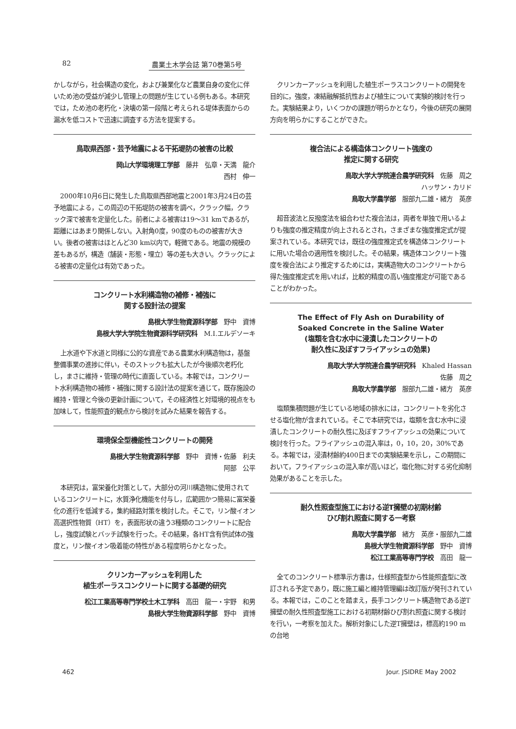82 農業土木学会誌 第70巻第5号
かしながら，社会構造の変化，および兼業化など農業自身の変化に伴いため池の受益が減少し管理上の問題が生じている例もある。本研究では，ため池の老朽化・決壊の第一段階と考えられる堤体表面からの漏水を低コストで迅速に調査する方法を提案する。
鳥取県西部・芸予地震による干拓堤防の被害の比較
岡山大学環境理工学部　藤井　弘章・天満　龍介
西村　伸一
2000年10月6日に発生した鳥取県西部地震と2001年3月24日の芸予地震による，この周辺の干拓堤防の被害を調べ，クラック幅，クラック深で被害を定量化した。前者による被害は19～31 kmであるが，距離にはあまり関係しない。入射角0度，90度のものの被害が大きい。後者の被害はほとんど30 km以内で，軽微である。地震の規模の差もあるが，構造（舗装・形態・埋立）等の差も大きい。クラックによる被害の定量化は有効であった。
コンクリート水利構造物の補修・補強に
関する設計法の提案
島根大学生物資源科学部　野中　資博
島根大学大学院生物資源科学研究科　M.I.エルデソーキ
上水道や下水道と同様に公的な資産である農業水利構造物は，基盤整備事業の進捗に伴い，そのストックも拡大したが今後順次老朽化し，まさに維持・管理の時代に直面している。本報では，コンクリート水利構造物の補修・補強に関する設計法の提案を通じて，既存施設の維持・管理と今後の更新計画について，その経済性と対環境的視点をも加味して，性能照査的観点から検討を試みた結果を報告する。
環境保全型機能性コンクリートの開発
島根大学生物資源科学部　野中　資博・佐藤　利夫
阿部　公平
本研究は，富栄養化対策として，大部分の河川構造物に使用されているコンクリートに，水質浄化機能を付与し，広範囲かつ簡易に富栄養化の進行を低減する，集約経路対策を検討した。そこで，リン酸イオン高選択性物質（HT）を，表面形状の違う3種類のコンクリートに配合し，強度試験とバッチ試験を行った。その結果，各HT含有供試体の強度と，リン酸イオン吸着能の特性がある程度明らかとなった。
クリンカーアッシュを利用した
植生ポーラスコンクリートに関する基礎的研究
松江工業高等専門学校土木工学科　高田　龍一・宇野　和男
島根大学生物資源科学部　野中　資博
クリンカーアッシュを利用した植生ポーラスコンクリートの開発を目的に，強度，凍結融解抵抗性および植生について実験的検討を行った。実験結果より，いくつかの課題が明らかとなり，今後の研究の展開方向を明らかにすることができた。
複合法による構造体コンクリート強度の
推定に関する研究
鳥取大学大学院連合農学研究科　佐藤　周之
ハッサン・カリド
鳥取大学農学部　服部九二雄・緒方　英彦
超音波法と反撥度法を組合わせた複合法は，両者を単独で用いるよりも強度の推定精度が向上されるとされ，さまざまな強度推定式が提案されている。本研究では，既往の強度推定式を構造体コンクリートに用いた場合の適用性を検討した。その結果，構造体コンクリート強度を複合法により推定するためには，実構造物大のコンクリートから得た強度推定式を用いれば，比較的精度の高い強度推定が可能であることがわかった。
The Effect of Fly Ash on Durability of
Soaked Concrete in the Saline Water
(塩類を含む水中に浸漬したコンクリートの
耐久性に及ぼすフライアッシュの効果)
鳥取大学大学院連合農学研究科　Khaled Hassan
佐藤　周之
鳥取大学農学部　服部九二雄・緒方　英彦
塩類集積問題が生じている地域の排水には，コンクリートを劣化させる塩化物が含まれている。そこで本研究では，塩類を含む水中に浸漬したコンクリートの耐久性に及ぼすフライアッシュの効果について検討を行った。フライアッシュの混入率は，0，10，20，30%である。本報では，浸漬材齢約400日までの実験結果を示し，この期間において，フライアッシュの混入率が高いほど，塩化物に対する劣化抑制効果があることを示した。
耐久性照査型施工における逆T擁壁の初期材齢
ひび割れ照査に関する一考察
鳥取大学農学部　緒方　英彦・服部九二雄
島根大学生物資源科学部　野中　資博
松江工業高等専門学校　高田　龍一
全てのコンクリート標準示方書は，仕様照査型から性能照査型に改訂される予定であり，既に施工編と維持管理編は改訂版が発刊されている。本報では，このことを踏まえ，長手コンクリート構造物である逆T擁壁の耐久性照査型施工における初期材齢ひび割れ照査に関する検討を行い，一考察を加えた。解析対象にした逆T擁壁は，標高約190 mの台地
462 Jour. JSIDRE May 2002